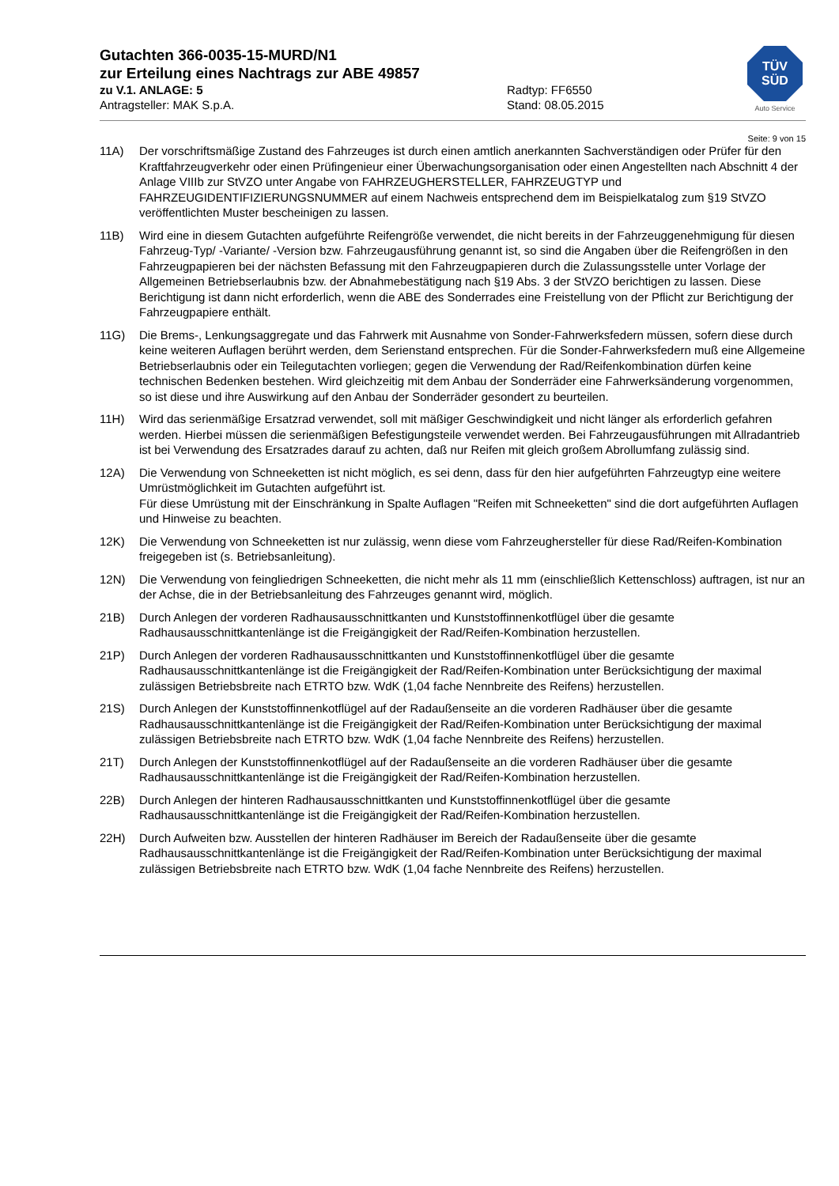TÜV
SÜD
Auto Service
Gutachten 366-0035-15-MURD/N1
zur Erteilung eines Nachtrags zur ABE 49857
zu V.1. ANLAGE: 5 Radtyp: FF6550
Antragsteller: MAK S.p.A. Stand: 08.05.2015
Seite: 9 von 15
11A) Der vorschriftsmäßige Zustand des Fahrzeuges ist durch einen amtlich anerkannten Sachverständigen oder Prüfer für den Kraftfahrzeugverkehr oder einen Prüfingenieur einer Überwachungsorganisation oder einen Angestellten nach Abschnitt 4 der Anlage VIIIb zur StVZO unter Angabe von FAHRZEUGHERSTELLER, FAHRZEUGTYP und FAHRZEUGIDENTIFIZIERUNGSNUMMER auf einem Nachweis entsprechend dem im Beispielkatalog zum §19 StVZO veröffentlichten Muster bescheinigen zu lassen.
11B) Wird eine in diesem Gutachten aufgeführte Reifengröße verwendet, die nicht bereits in der Fahrzeuggenehmigung für diesen Fahrzeug-Typ/ -Variante/ -Version bzw. Fahrzeugausführung genannt ist, so sind die Angaben über die Reifengrößen in den Fahrzeugpapieren bei der nächsten Befassung mit den Fahrzeugpapieren durch die Zulassungsstelle unter Vorlage der Allgemeinen Betriebserlaubnis bzw. der Abnahmebestätigung nach §19 Abs. 3 der StVZO berichtigen zu lassen. Diese Berichtigung ist dann nicht erforderlich, wenn die ABE des Sonderrades eine Freistellung von der Pflicht zur Berichtigung der Fahrzeugpapiere enthält.
11G) Die Brems-, Lenkungsaggregate und das Fahrwerk mit Ausnahme von Sonder-Fahrwerksfedern müssen, sofern diese durch keine weiteren Auflagen berührt werden, dem Serienstand entsprechen. Für die Sonder-Fahrwerksfedern muß eine Allgemeine Betriebserlaubnis oder ein Teilegutachten vorliegen; gegen die Verwendung der Rad/Reifenkombination dürfen keine technischen Bedenken bestehen. Wird gleichzeitig mit dem Anbau der Sonderräder eine Fahrwerksänderung vorgenommen, so ist diese und ihre Auswirkung auf den Anbau der Sonderräder gesondert zu beurteilen.
11H) Wird das serienmäßige Ersatzrad verwendet, soll mit mäßiger Geschwindigkeit und nicht länger als erforderlich gefahren werden. Hierbei müssen die serienmäßigen Befestigungsteile verwendet werden. Bei Fahrzeugausführungen mit Allradantrieb ist bei Verwendung des Ersatzrades darauf zu achten, daß nur Reifen mit gleich großem Abrollumfang zulässig sind.
12A) Die Verwendung von Schneeketten ist nicht möglich, es sei denn, dass für den hier aufgeführten Fahrzeugtyp eine weitere Umrüstmöglichkeit im Gutachten aufgeführt ist.
Für diese Umrüstung mit der Einschränkung in Spalte Auflagen "Reifen mit Schneeketten" sind die dort aufgeführten Auflagen und Hinweise zu beachten.
12K) Die Verwendung von Schneeketten ist nur zulässig, wenn diese vom Fahrzeughersteller für diese Rad/Reifen-Kombination freigegeben ist (s. Betriebsanleitung).
12N) Die Verwendung von feingliedrigen Schneeketten, die nicht mehr als 11 mm (einschließlich Kettenschloss) auftragen, ist nur an der Achse, die in der Betriebsanleitung des Fahrzeuges genannt wird, möglich.
21B) Durch Anlegen der vorderen Radhausausschnittkanten und Kunststoffinnenkotflügel über die gesamte Radhausausschnittkantenlänge ist die Freigängigkeit der Rad/Reifen-Kombination herzustellen.
21P) Durch Anlegen der vorderen Radhausausschnittkanten und Kunststoffinnenkotflügel über die gesamte Radhausausschnittkantenlänge ist die Freigängigkeit der Rad/Reifen-Kombination unter Berücksichtigung der maximal zulässigen Betriebsbreite nach ETRTO bzw. WdK (1,04 fache Nennbreite des Reifens) herzustellen.
21S) Durch Anlegen der Kunststoffinnenkotflügel auf der Radaußenseite an die vorderen Radhäuser über die gesamte Radhausausschnittkantenlänge ist die Freigängigkeit der Rad/Reifen-Kombination unter Berücksichtigung der maximal zulässigen Betriebsbreite nach ETRTO bzw. WdK (1,04 fache Nennbreite des Reifens) herzustellen.
21T) Durch Anlegen der Kunststoffinnenkotflügel auf der Radaußenseite an die vorderen Radhäuser über die gesamte Radhausausschnittkantenlänge ist die Freigängigkeit der Rad/Reifen-Kombination herzustellen.
22B) Durch Anlegen der hinteren Radhausausschnittkanten und Kunststoffinnenkotflügel über die gesamte Radhausausschnittkantenlänge ist die Freigängigkeit der Rad/Reifen-Kombination herzustellen.
22H) Durch Aufweiten bzw. Ausstellen der hinteren Radhäuser im Bereich der Radaußenseite über die gesamte Radhausausschnittkantenlänge ist die Freigängigkeit der Rad/Reifen-Kombination unter Berücksichtigung der maximal zulässigen Betriebsbreite nach ETRTO bzw. WdK (1,04 fache Nennbreite des Reifens) herzustellen.